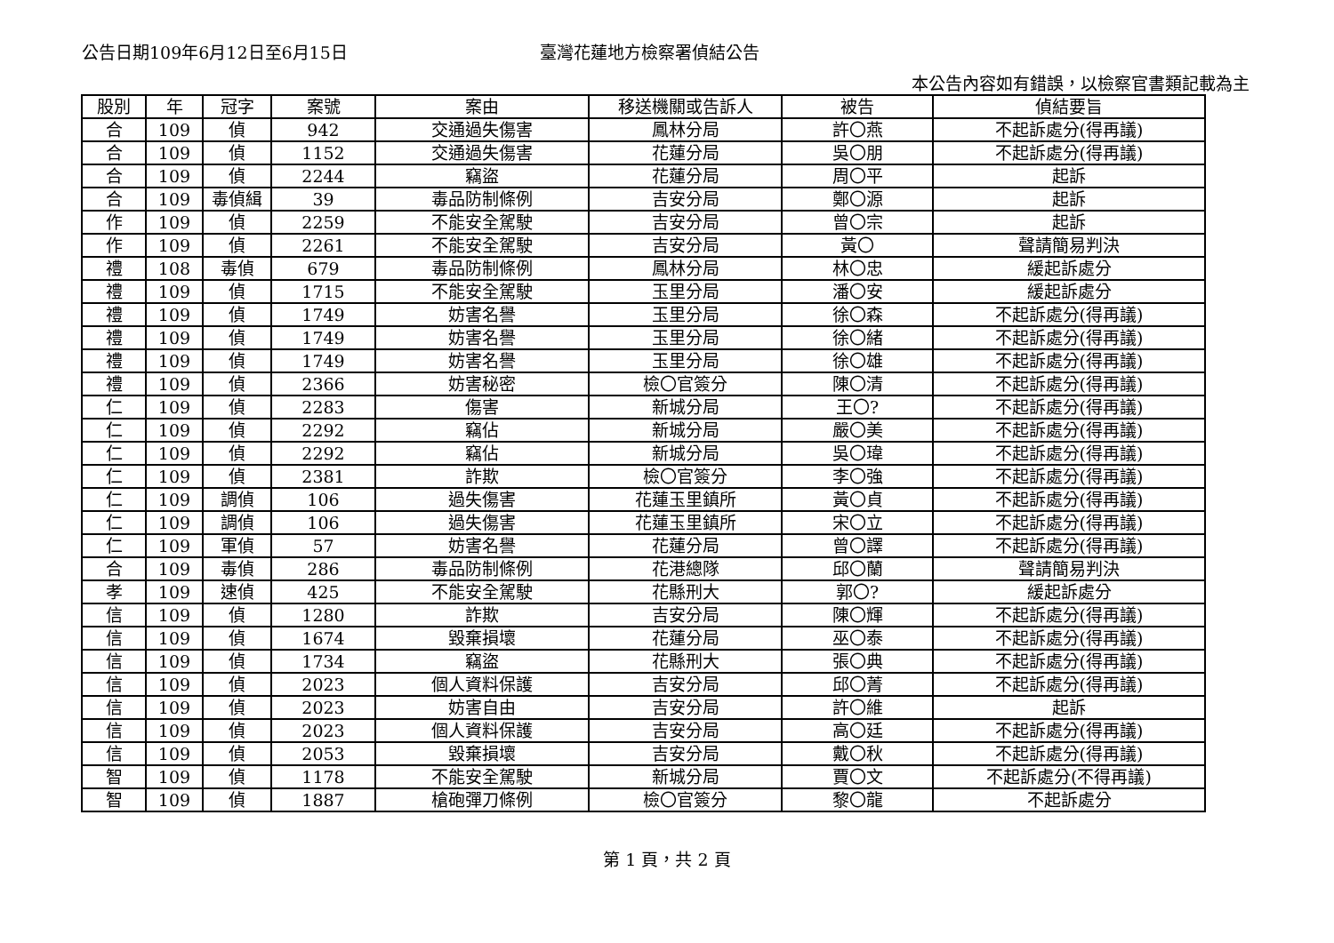公告日期109年6月12日至6月15日 臺灣花蓮地方檢察署偵結公告
本公告內容如有錯誤，以檢察官書類記載為主
| 股別 | 年 | 冠字 | 案號 | 案由 | 移送機關或告訴人 | 被告 | 偵結要旨 |
| --- | --- | --- | --- | --- | --- | --- | --- |
| 合 | 109 | 偵 | 942 | 交通過失傷害 | 鳳林分局 | 許〇燕 | 不起訴處分(得再議) |
| 合 | 109 | 偵 | 1152 | 交通過失傷害 | 花蓮分局 | 吳〇朋 | 不起訴處分(得再議) |
| 合 | 109 | 偵 | 2244 | 竊盜 | 花蓮分局 | 周〇平 | 起訴 |
| 合 | 109 | 毒偵緝 | 39 | 毒品防制條例 | 吉安分局 | 鄭〇源 | 起訴 |
| 作 | 109 | 偵 | 2259 | 不能安全駕駛 | 吉安分局 | 曾〇宗 | 起訴 |
| 作 | 109 | 偵 | 2261 | 不能安全駕駛 | 吉安分局 | 黃〇 | 聲請簡易判決 |
| 禮 | 108 | 毒偵 | 679 | 毒品防制條例 | 鳳林分局 | 林〇忠 | 緩起訴處分 |
| 禮 | 109 | 偵 | 1715 | 不能安全駕駛 | 玉里分局 | 潘〇安 | 緩起訴處分 |
| 禮 | 109 | 偵 | 1749 | 妨害名譽 | 玉里分局 | 徐〇森 | 不起訴處分(得再議) |
| 禮 | 109 | 偵 | 1749 | 妨害名譽 | 玉里分局 | 徐〇緒 | 不起訴處分(得再議) |
| 禮 | 109 | 偵 | 1749 | 妨害名譽 | 玉里分局 | 徐〇雄 | 不起訴處分(得再議) |
| 禮 | 109 | 偵 | 2366 | 妨害秘密 | 檢〇官簽分 | 陳〇清 | 不起訴處分(得再議) |
| 仁 | 109 | 偵 | 2283 | 傷害 | 新城分局 | 王〇? | 不起訴處分(得再議) |
| 仁 | 109 | 偵 | 2292 | 竊佔 | 新城分局 | 嚴〇美 | 不起訴處分(得再議) |
| 仁 | 109 | 偵 | 2292 | 竊佔 | 新城分局 | 吳〇瑋 | 不起訴處分(得再議) |
| 仁 | 109 | 偵 | 2381 | 詐欺 | 檢〇官簽分 | 李〇強 | 不起訴處分(得再議) |
| 仁 | 109 | 調偵 | 106 | 過失傷害 | 花蓮玉里鎮所 | 黃〇貞 | 不起訴處分(得再議) |
| 仁 | 109 | 調偵 | 106 | 過失傷害 | 花蓮玉里鎮所 | 宋〇立 | 不起訴處分(得再議) |
| 仁 | 109 | 軍偵 | 57 | 妨害名譽 | 花蓮分局 | 曾〇譯 | 不起訴處分(得再議) |
| 合 | 109 | 毒偵 | 286 | 毒品防制條例 | 花港總隊 | 邱〇蘭 | 聲請簡易判決 |
| 孝 | 109 | 速偵 | 425 | 不能安全駕駛 | 花縣刑大 | 郭〇? | 緩起訴處分 |
| 信 | 109 | 偵 | 1280 | 詐欺 | 吉安分局 | 陳〇輝 | 不起訴處分(得再議) |
| 信 | 109 | 偵 | 1674 | 毀棄損壞 | 花蓮分局 | 巫〇泰 | 不起訴處分(得再議) |
| 信 | 109 | 偵 | 1734 | 竊盜 | 花縣刑大 | 張〇典 | 不起訴處分(得再議) |
| 信 | 109 | 偵 | 2023 | 個人資料保護 | 吉安分局 | 邱〇菁 | 不起訴處分(得再議) |
| 信 | 109 | 偵 | 2023 | 妨害自由 | 吉安分局 | 許〇維 | 起訴 |
| 信 | 109 | 偵 | 2023 | 個人資料保護 | 吉安分局 | 高〇廷 | 不起訴處分(得再議) |
| 信 | 109 | 偵 | 2053 | 毀棄損壞 | 吉安分局 | 戴〇秋 | 不起訴處分(得再議) |
| 智 | 109 | 偵 | 1178 | 不能安全駕駛 | 新城分局 | 賈〇文 | 不起訴處分(不得再議) |
| 智 | 109 | 偵 | 1887 | 槍砲彈刀條例 | 檢〇官簽分 | 黎〇龍 | 不起訴處分 |
第 1 頁，共 2 頁